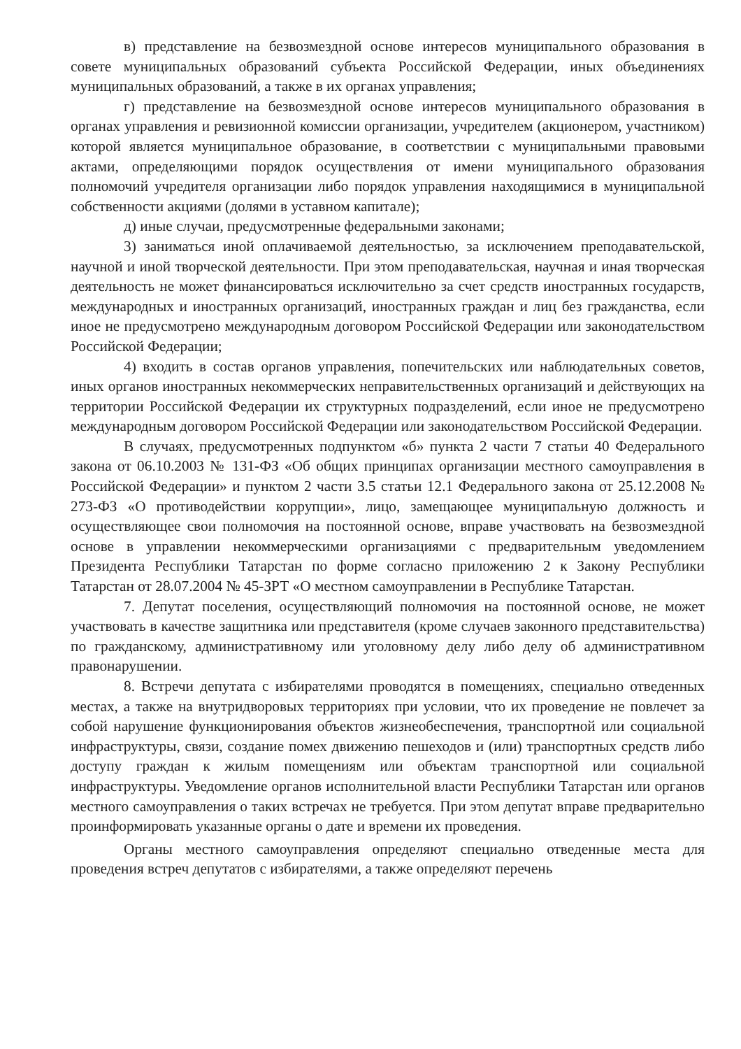в) представление на безвозмездной основе интересов муниципального образования в совете муниципальных образований субъекта Российской Федерации, иных объединениях муниципальных образований, а также в их органах управления;
г) представление на безвозмездной основе интересов муниципального образования в органах управления и ревизионной комиссии организации, учредителем (акционером, участником) которой является муниципальное образование, в соответствии с муниципальными правовыми актами, определяющими порядок осуществления от имени муниципального образования полномочий учредителя организации либо порядок управления находящимися в муниципальной собственности акциями (долями в уставном капитале);
д) иные случаи, предусмотренные федеральными законами;
3) заниматься иной оплачиваемой деятельностью, за исключением преподавательской, научной и иной творческой деятельности. При этом преподавательская, научная и иная творческая деятельность не может финансироваться исключительно за счет средств иностранных государств, международных и иностранных организаций, иностранных граждан и лиц без гражданства, если иное не предусмотрено международным договором Российской Федерации или законодательством Российской Федерации;
4) входить в состав органов управления, попечительских или наблюдательных советов, иных органов иностранных некоммерческих неправительственных организаций и действующих на территории Российской Федерации их структурных подразделений, если иное не предусмотрено международным договором Российской Федерации или законодательством Российской Федерации.
В случаях, предусмотренных подпунктом «б» пункта 2 части 7 статьи 40 Федерального закона от 06.10.2003 № 131-ФЗ «Об общих принципах организации местного самоуправления в Российской Федерации» и пунктом 2 части 3.5 статьи 12.1 Федерального закона от 25.12.2008 № 273-ФЗ «О противодействии коррупции», лицо, замещающее муниципальную должность и осуществляющее свои полномочия на постоянной основе, вправе участвовать на безвозмездной основе в управлении некоммерческими организациями с предварительным уведомлением Президента Республики Татарстан по форме согласно приложению 2 к Закону Республики Татарстан от 28.07.2004 № 45-ЗРТ «О местном самоуправлении в Республике Татарстан.
7. Депутат поселения, осуществляющий полномочия на постоянной основе, не может участвовать в качестве защитника или представителя (кроме случаев законного представительства) по гражданскому, административному или уголовному делу либо делу об административном правонарушении.
8. Встречи депутата с избирателями проводятся в помещениях, специально отведенных местах, а также на внутридворовых территориях при условии, что их проведение не повлечет за собой нарушение функционирования объектов жизнеобеспечения, транспортной или социальной инфраструктуры, связи, создание помех движению пешеходов и (или) транспортных средств либо доступу граждан к жилым помещениям или объектам транспортной или социальной инфраструктуры. Уведомление органов исполнительной власти Республики Татарстан или органов местного самоуправления о таких встречах не требуется. При этом депутат вправе предварительно проинформировать указанные органы о дате и времени их проведения.
Органы местного самоуправления определяют специально отведенные места для проведения встреч депутатов с избирателями, а также определяют перечень